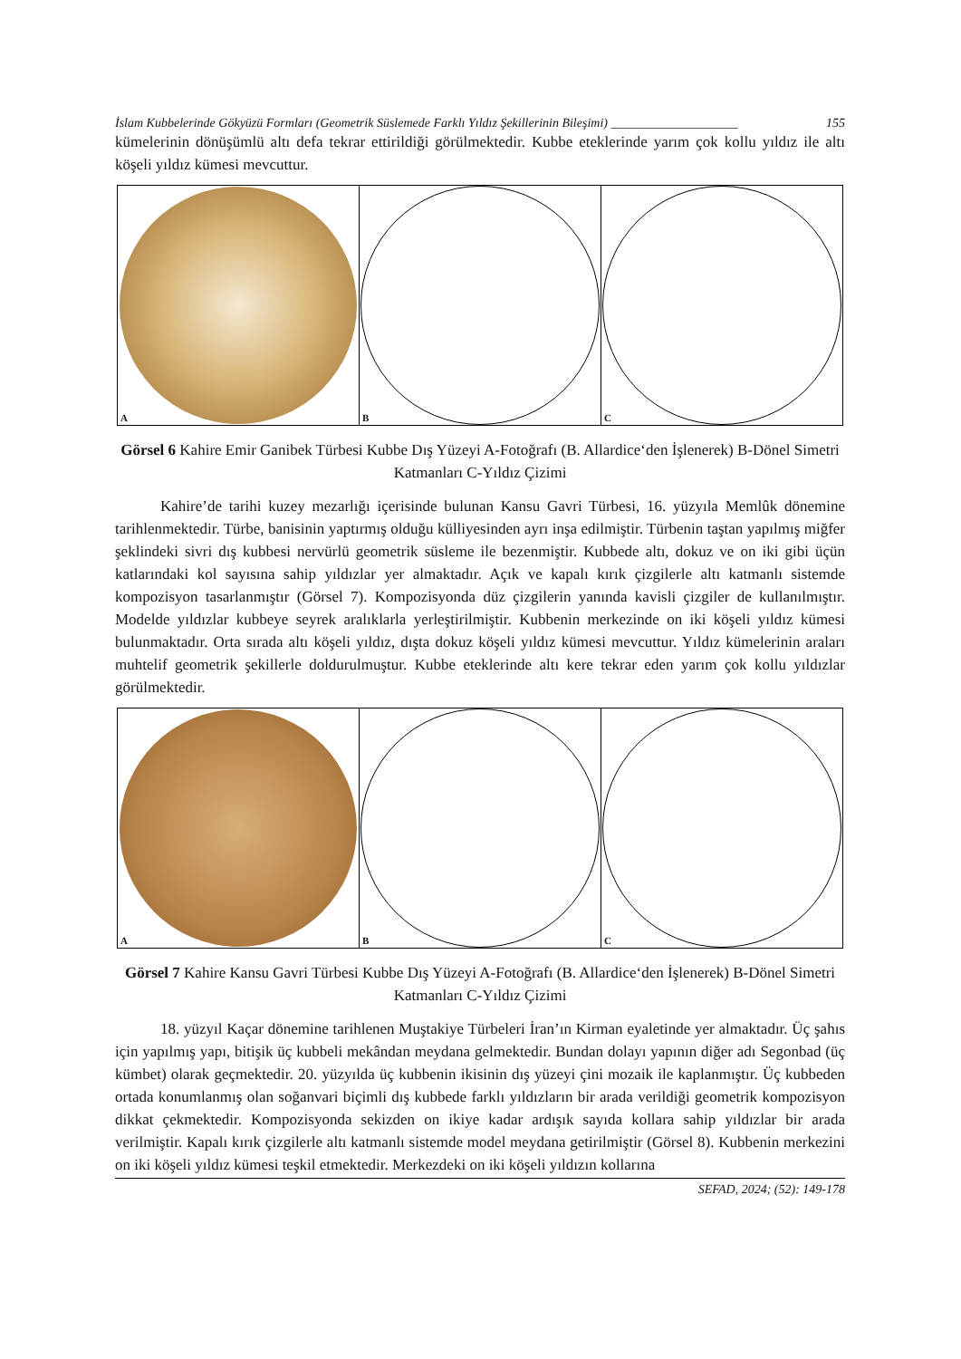İslam Kubbelerinde Gökyüzü Formları (Geometrik Süslemede Farklı Yıldız Şekillerinin Bileşimi) ____________________ 155
kümelerinin dönüşümlü altı defa tekrar ettirildiği görülmektedir. Kubbe eteklerinde yarım çok kollu yıldız ile altı köşeli yıldız kümesi mevcuttur.
A B C
Görsel 6 Kahire Emir Ganibek Türbesi Kubbe Dış Yüzeyi A-Fotoğrafı (B. Allardice‘den İşlenerek) B-Dönel Simetri Katmanları C-Yıldız Çizimi
Kahire’de tarihi kuzey mezarlığı içerisinde bulunan Kansu Gavri Türbesi, 16. yüzyıla Memlûk dönemine tarihlenmektedir. Türbe, banisinin yaptırmış olduğu külliyesinden ayrı inşa edilmiştir. Türbenin taştan yapılmış miğfer şeklindeki sivri dış kubbesi nervürlü geometrik süsleme ile bezenmiştir. Kubbede altı, dokuz ve on iki gibi üçün katlarındaki kol sayısına sahip yıldızlar yer almaktadır. Açık ve kapalı kırık çizgilerle altı katmanlı sistemde kompozisyon tasarlanmıştır (Görsel 7). Kompozisyonda düz çizgilerin yanında kavisli çizgiler de kullanılmıştır. Modelde yıldızlar kubbeye seyrek aralıklarla yerleştirilmiştir. Kubbenin merkezinde on iki köşeli yıldız kümesi bulunmaktadır. Orta sırada altı köşeli yıldız, dışta dokuz köşeli yıldız kümesi mevcuttur. Yıldız kümelerinin araları muhtelif geometrik şekillerle doldurulmuştur. Kubbe eteklerinde altı kere tekrar eden yarım çok kollu yıldızlar görülmektedir.
A B C
Görsel 7 Kahire Kansu Gavri Türbesi Kubbe Dış Yüzeyi A-Fotoğrafı (B. Allardice‘den İşlenerek) B-Dönel Simetri Katmanları C-Yıldız Çizimi
18. yüzyıl Kaçar dönemine tarihlenen Muştakiye Türbeleri İran’ın Kirman eyaletinde yer almaktadır. Üç şahıs için yapılmış yapı, bitişik üç kubbeli mekândan meydana gelmektedir. Bundan dolayı yapının diğer adı Segonbad (üç kümbet) olarak geçmektedir. 20. yüzyılda üç kubbenin ikisinin dış yüzeyi çini mozaik ile kaplanmıştır. Üç kubbeden ortada konumlanmış olan soğanvari biçimli dış kubbede farklı yıldızların bir arada verildiği geometrik kompozisyon dikkat çekmektedir. Kompozisyonda sekizden on ikiye kadar ardışık sayıda kollara sahip yıldızlar bir arada verilmiştir. Kapalı kırık çizgilerle altı katmanlı sistemde model meydana getirilmiştir (Görsel 8). Kubbenin merkezini on iki köşeli yıldız kümesi teşkil etmektedir. Merkezdeki on iki köşeli yıldızın kollarına
SEFAD, 2024; (52): 149-178